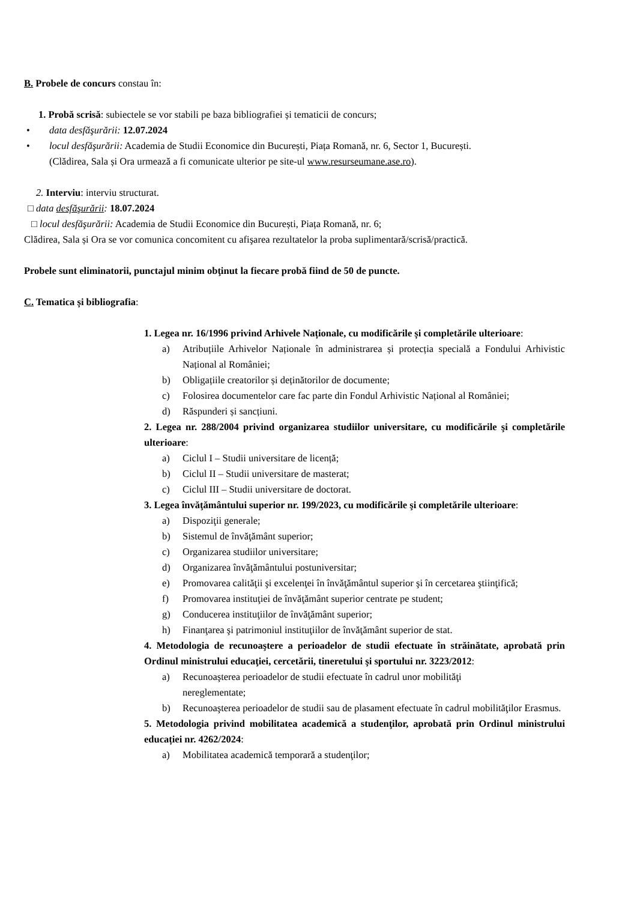B. Probele de concurs constau în:
1. Probă scrisă: subiectele se vor stabili pe baza bibliografiei și tematicii de concurs;
• data desfăşurării: 12.07.2024
• locul desfăşurării: Academia de Studii Economice din București, Piața Romană, nr. 6, Sector 1, București.
(Clădirea, Sala și Ora urmează a fi comunicate ulterior pe site-ul www.resurseumane.ase.ro).
2. Interviu: interviu structurat.
□ data desfăşurării: 18.07.2024
□ locul desfăşurării: Academia de Studii Economice din București, Piața Romană, nr. 6;
Clădirea, Sala și Ora se vor comunica concomitent cu afişarea rezultatelor la proba suplimentară/scrisă/practică.
Probele sunt eliminatorii, punctajul minim obţinut la fiecare probă fiind de 50 de puncte.
C. Tematica și bibliografia:
1. Legea nr. 16/1996 privind Arhivele Naționale, cu modificările și completările ulterioare:
a) Atribuțiile Arhivelor Naționale în administrarea și protecția specială a Fondului Arhivistic Național al României;
b) Obligațiile creatorilor și deținătorilor de documente;
c) Folosirea documentelor care fac parte din Fondul Arhivistic Național al României;
d) Răspunderi și sancțiuni.
2. Legea nr. 288/2004 privind organizarea studiilor universitare, cu modificările şi completările ulterioare:
a) Ciclul I – Studii universitare de licență;
b) Ciclul II – Studii universitare de masterat;
c) Ciclul III – Studii universitare de doctorat.
3. Legea învăţământului superior nr. 199/2023, cu modificările şi completările ulterioare:
a) Dispoziţii generale;
b) Sistemul de învăţământ superior;
c) Organizarea studiilor universitare;
d) Organizarea învăţământului postuniversitar;
e) Promovarea calităţii şi excelenţei în învăţământul superior şi în cercetarea ştiinţifică;
f) Promovarea instituţiei de învăţământ superior centrate pe student;
g) Conducerea instituţiilor de învăţământ superior;
h) Finanţarea şi patrimoniul instituţiilor de învăţământ superior de stat.
4. Metodologia de recunoaştere a perioadelor de studii efectuate în străinătate, aprobată prin Ordinul ministrului educaţiei, cercetării, tineretului şi sportului nr. 3223/2012:
a) Recunoaşterea perioadelor de studii efectuate în cadrul unor mobilităţi
nereglementate;
b) Recunoaşterea perioadelor de studii sau de plasament efectuate în cadrul mobilităţilor Erasmus.
5. Metodologia privind mobilitatea academică a studenţilor, aprobată prin Ordinul ministrului educației nr. 4262/2024:
a) Mobilitatea academică temporară a studenţilor;